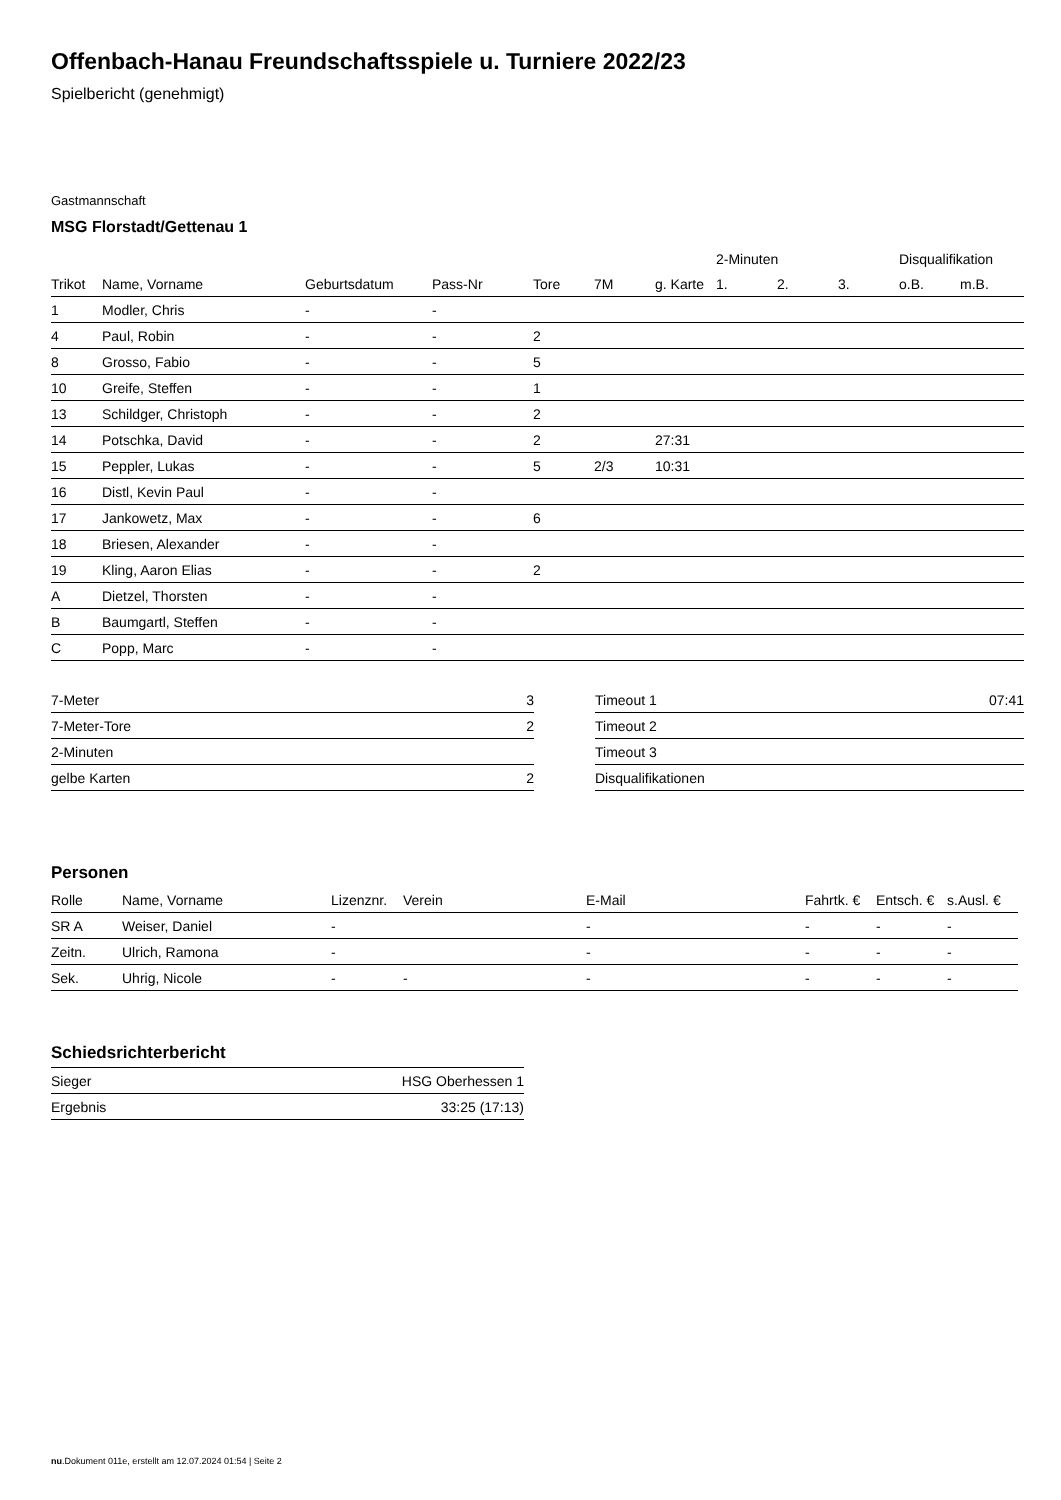Offenbach-Hanau Freundschaftsspiele u. Turniere 2022/23
Spielbericht (genehmigt)
Gastmannschaft
MSG Florstadt/Gettenau 1
| | | | | | | | 2-Minuten | | | Disqualifikation | |
| --- | --- | --- | --- | --- | --- | --- | --- | --- | --- | --- | --- |
| Trikot | Name, Vorname | Geburtsdatum | Pass-Nr | Tore | 7M | g. Karte | 1. | 2. | 3. | o.B. | m.B. |
| 1 | Modler, Chris | - | - | | | | | | | | |
| 4 | Paul, Robin | - | - | 2 | | | | | | | |
| 8 | Grosso, Fabio | - | - | 5 | | | | | | | |
| 10 | Greife, Steffen | - | - | 1 | | | | | | | |
| 13 | Schildger, Christoph | - | - | 2 | | | | | | | |
| 14 | Potschka, David | - | - | 2 | | 27:31 | | | | | |
| 15 | Peppler, Lukas | - | - | 5 | 2/3 | 10:31 | | | | | |
| 16 | Distl, Kevin Paul | - | - | | | | | | | | |
| 17 | Jankowetz, Max | - | - | 6 | | | | | | | |
| 18 | Briesen, Alexander | - | - | | | | | | | | |
| 19 | Kling, Aaron Elias | - | - | 2 | | | | | | | |
| A | Dietzel, Thorsten | - | - | | | | | | | | |
| B | Baumgartl, Steffen | - | - | | | | | | | | |
| C | Popp, Marc | - | - | | | | | | | | |
| 7-Meter | 3 |
| 7-Meter-Tore | 2 |
| 2-Minuten | |
| gelbe Karten | 2 |
| Timeout 1 | 07:41 |
| Timeout 2 | |
| Timeout 3 | |
| Disqualifikationen | |
Personen
| Rolle | Name, Vorname | Lizenznr. | Verein | E-Mail | Fahrtk. € | Entsch. € | s.Ausl. € |
| --- | --- | --- | --- | --- | --- | --- | --- |
| SR A | Weiser, Daniel | - | | - | - | - | - |
| Zeitn. | Ulrich, Ramona | - | | - | - | - | - |
| Sek. | Uhrig, Nicole | - | - | - | - | - | - |
Schiedsrichterbericht
| Sieger | HSG Oberhessen 1 |
| Ergebnis | 33:25 (17:13) |
nu.Dokument 011e, erstellt am 12.07.2024 01:54 | Seite 2